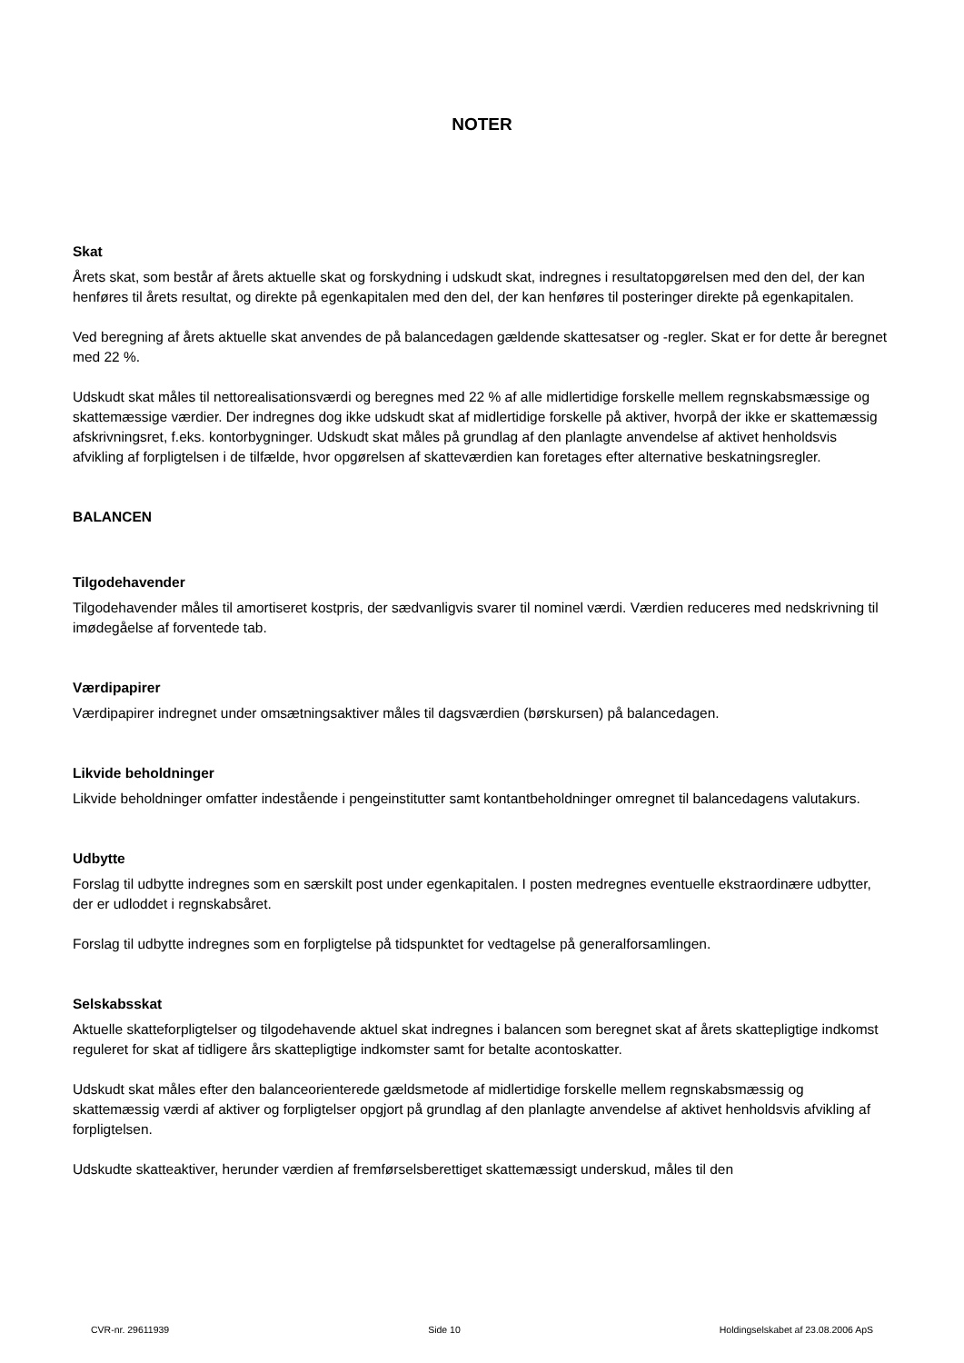NOTER
Skat
Årets skat, som består af årets aktuelle skat og forskydning i udskudt skat, indregnes i resultatopgørelsen med den del, der kan henføres til årets resultat, og direkte på egenkapitalen med den del, der kan henføres til posteringer direkte på egenkapitalen.
Ved beregning af årets aktuelle skat anvendes de på balancedagen gældende skattesatser og -regler. Skat er for dette år beregnet med 22 %.
Udskudt skat måles til nettorealisationsværdi og beregnes med 22 % af alle midlertidige forskelle mellem regnskabsmæssige og skattemæssige værdier. Der indregnes dog ikke udskudt skat af midlertidige forskelle på aktiver, hvorpå der ikke er skattemæssig afskrivningsret, f.eks. kontorbygninger. Udskudt skat måles på grundlag af den planlagte anvendelse af aktivet henholdsvis afvikling af forpligtelsen i de tilfælde, hvor opgørelsen af skatteværdien kan foretages efter alternative beskatningsregler.
BALANCEN
Tilgodehavender
Tilgodehavender måles til amortiseret kostpris, der sædvanligvis svarer til nominel værdi. Værdien reduceres med nedskrivning til imødegåelse af forventede tab.
Værdipapirer
Værdipapirer indregnet under omsætningsaktiver måles til dagsværdien (børskursen) på balancedagen.
Likvide beholdninger
Likvide beholdninger omfatter indestående i pengeinstitutter samt kontantbeholdninger omregnet til balancedagens valutakurs.
Udbytte
Forslag til udbytte indregnes som en særskilt post under egenkapitalen. I posten medregnes eventuelle ekstraordinære udbytter, der er udloddet i regnskabsåret.
Forslag til udbytte indregnes som en forpligtelse på tidspunktet for vedtagelse på generalforsamlingen.
Selskabsskat
Aktuelle skatteforpligtelser og tilgodehavende aktuel skat indregnes i balancen som beregnet skat af årets skattepligtige indkomst reguleret for skat af tidligere års skattepligtige indkomster samt for betalte acontoskatter.
Udskudt skat måles efter den balanceorienterede gældsmetode af midlertidige forskelle mellem regnskabsmæssig og skattemæssig værdi af aktiver og forpligtelser opgjort på grundlag af den planlagte anvendelse af aktivet henholdsvis afvikling af forpligtelsen.
Udskudte skatteaktiver, herunder værdien af fremførselsberettiget skattemæssigt underskud, måles til den
CVR-nr. 29611939 Side 10 Holdingselskabet af 23.08.2006 ApS